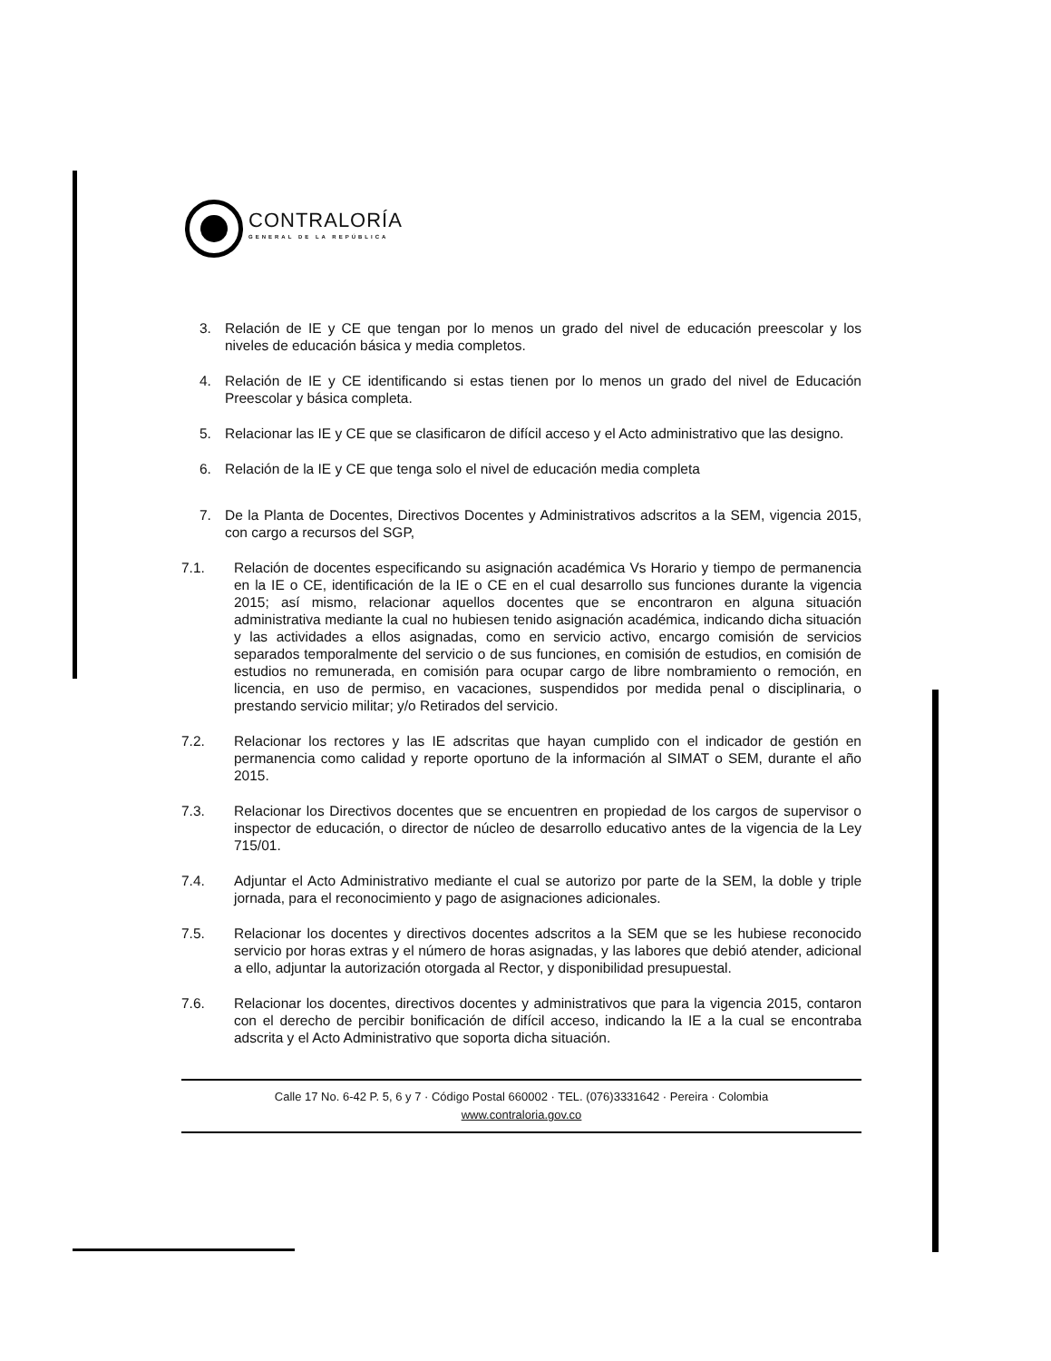CONTRALORÍA
GENERAL DE LA REPÚBLICA
3. Relación de IE y CE que tengan por lo menos un grado del nivel de educación preescolar y los niveles de educación básica y media completos.
4. Relación de IE y CE identificando si estas tienen por lo menos un grado del nivel de Educación Preescolar y básica completa.
5. Relacionar las IE y CE que se clasificaron de difícil acceso y el Acto administrativo que las designo.
6. Relación de la IE y CE que tenga solo el nivel de educación media completa
7. De la Planta de Docentes, Directivos Docentes y Administrativos adscritos a la SEM, vigencia 2015, con cargo a recursos del SGP,
7.1. Relación de docentes especificando su asignación académica Vs Horario y tiempo de permanencia en la IE o CE, identificación de la IE o CE en el cual desarrollo sus funciones durante la vigencia 2015; así mismo, relacionar aquellos docentes que se encontraron en alguna situación administrativa mediante la cual no hubiesen tenido asignación académica, indicando dicha situación y las actividades a ellos asignadas, como en servicio activo, encargo comisión de servicios separados temporalmente del servicio o de sus funciones, en comisión de estudios, en comisión de estudios no remunerada, en comisión para ocupar cargo de libre nombramiento o remoción, en licencia, en uso de permiso, en vacaciones, suspendidos por medida penal o disciplinaria, o prestando servicio militar; y/o Retirados del servicio.
7.2. Relacionar los rectores y las IE adscritas que hayan cumplido con el indicador de gestión en permanencia como calidad y reporte oportuno de la información al SIMAT o SEM, durante el año 2015.
7.3. Relacionar los Directivos docentes que se encuentren en propiedad de los cargos de supervisor o inspector de educación, o director de núcleo de desarrollo educativo antes de la vigencia de la Ley 715/01.
7.4. Adjuntar el Acto Administrativo mediante el cual se autorizo por parte de la SEM, la doble y triple jornada, para el reconocimiento y pago de asignaciones adicionales.
7.5. Relacionar los docentes y directivos docentes adscritos a la SEM que se les hubiese reconocido servicio por horas extras y el número de horas asignadas, y las labores que debió atender, adicional a ello, adjuntar la autorización otorgada al Rector, y disponibilidad presupuestal.
7.6. Relacionar los docentes, directivos docentes y administrativos que para la vigencia 2015, contaron con el derecho de percibir bonificación de difícil acceso, indicando la IE a la cual se encontraba adscrita y el Acto Administrativo que soporta dicha situación.
Calle 17 No. 6-42 P. 5, 6 y 7 · Código Postal 660002 · TEL. (076)3331642 · Pereira · Colombia
www.contraloria.gov.co